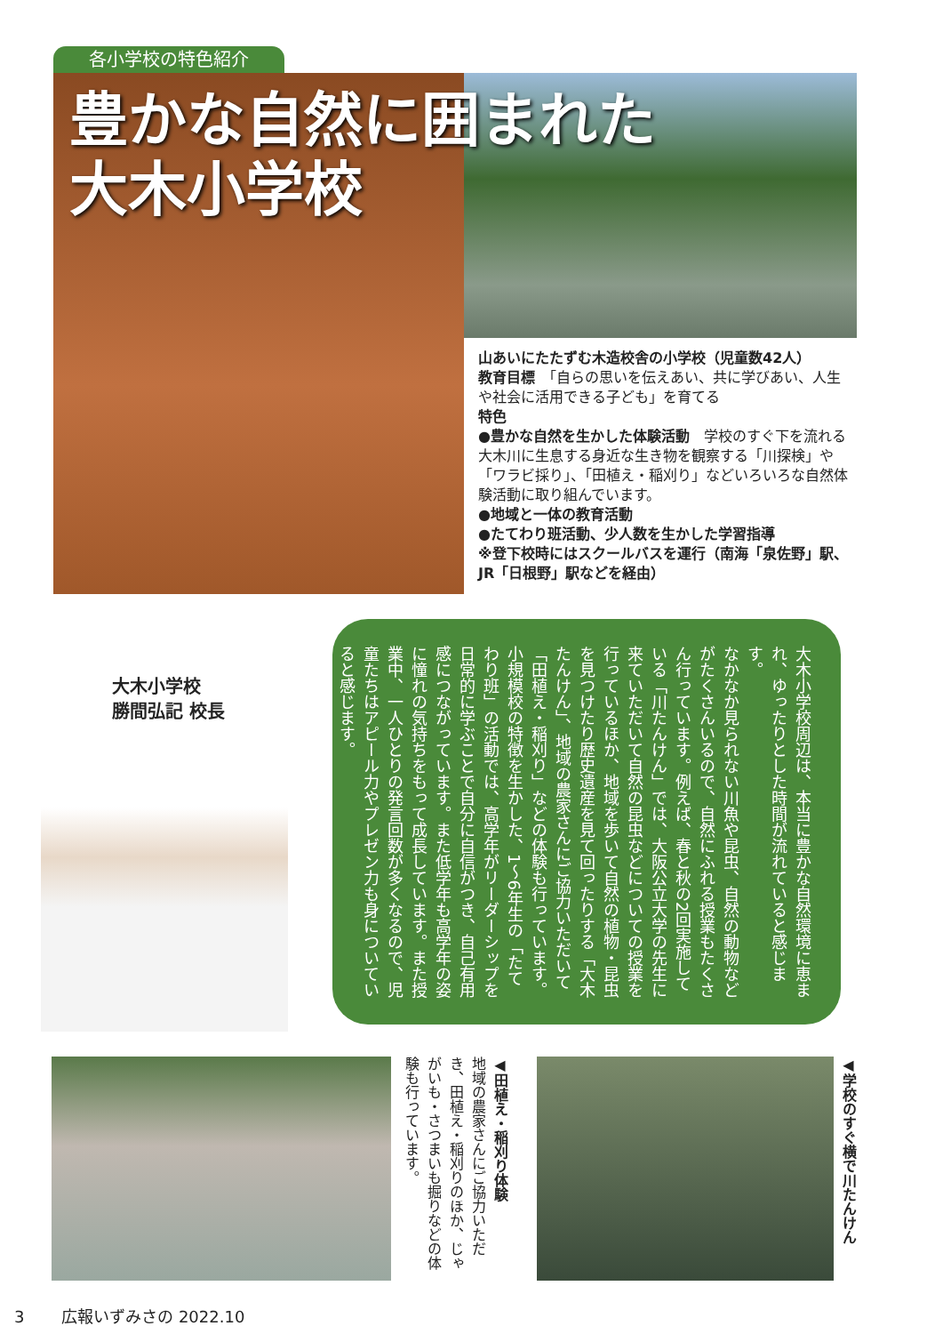各小学校の特色紹介
豊かな自然に囲まれた
大木小学校
山あいにたたずむ木造校舎の小学校（児童数42人）
教育目標　「自らの思いを伝えあい、共に学びあい、人生や社会に活用できる子ども」を育てる
特色
●豊かな自然を生かした体験活動　学校のすぐ下を流れる大木川に生息する身近な生き物を観察する「川探検」や「ワラビ採り」、「田植え・稲刈り」などいろいろな自然体験活動に取り組んでいます。
●地域と一体の教育活動
●たてわり班活動、少人数を生かした学習指導
※登下校時にはスクールバスを運行（南海「泉佐野」駅、JR「日根野」駅などを経由）
大木小学校
勝間弘記 校長
大木小学校周辺は、本当に豊かな自然環境に恵まれ、ゆったりとした時間が流れていると感じます。
なかなか見られない川魚や昆虫、自然の動物などがたくさんいるので、自然にふれる授業もたくさん行っています。例えば、春と秋の2回実施している「川たんけん」では、大阪公立大学の先生に来ていただいて自然の昆虫などについての授業を行っているほか、地域を歩いて自然の植物・昆虫を見つけたり歴史遺産を見て回ったりする「大木たんけん」、地域の農家さんにご協力いただいて「田植え・稲刈り」などの体験も行っています。
小規模校の特徴を生かした、1〜6年生の「たてわり班」の活動では、高学年がリーダーシップを日常的に学ぶことで自分に自信がつき、自己有用感につながっています。また低学年も高学年の姿に憧れの気持ちをもって成長しています。また授業中、一人ひとりの発言回数が多くなるので、児童たちはアピール力やプレゼン力も身についていると感じます。
◀田植え・稲刈り体験
地域の農家さんにご協力いただき、田植え・稲刈りのほか、じゃがいも・さつまいも掘りなどの体験も行っています。
◀学校のすぐ横で川たんけん
3　　 広報いずみさの 2022.10